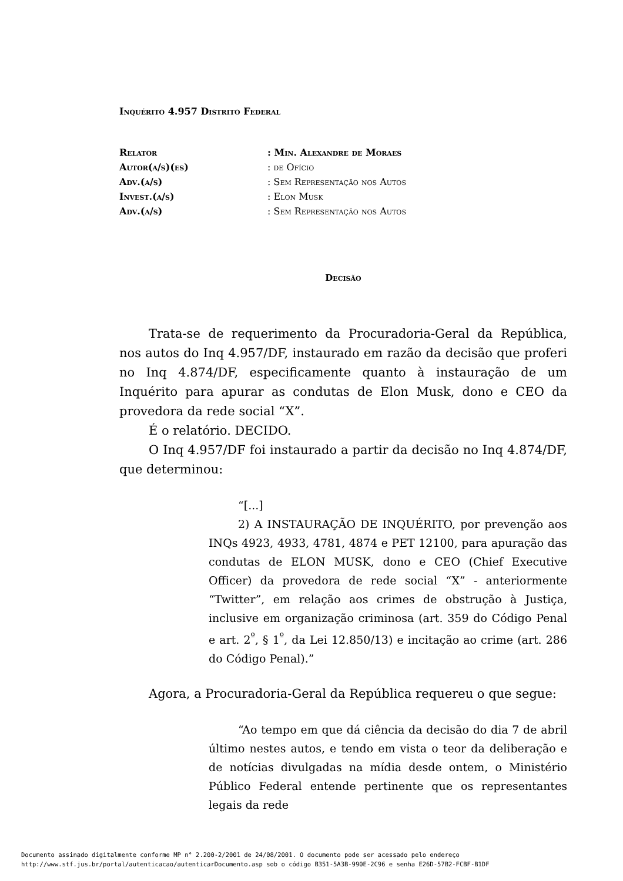Inquérito 4.957 Distrito Federal
| Relator | : Min. Alexandre de Moraes |
| Autor(a/s)(es) | : de Ofício |
| Adv.(a/s) | : Sem Representação nos Autos |
| Invest.(a/s) | : Elon Musk |
| Adv.(a/s) | : Sem Representação nos Autos |
Decisão
Trata-se de requerimento da Procuradoria-Geral da República, nos autos do Inq 4.957/DF, instaurado em razão da decisão que proferi no Inq 4.874/DF, especificamente quanto à instauração de um Inquérito para apurar as condutas de Elon Musk, dono e CEO da provedora da rede social “X”.
É o relatório. DECIDO.
O Inq 4.957/DF foi instaurado a partir da decisão no Inq 4.874/DF, que determinou:
“[...]
2) A INSTAURAÇÃO DE INQUÉRITO, por prevenção aos INQs 4923, 4933, 4781, 4874 e PET 12100, para apuração das condutas de ELON MUSK, dono e CEO (Chief Executive Officer) da provedora de rede social “X” - anteriormente “Twitter”, em relação aos crimes de obstrução à Justiça, inclusive em organização criminosa (art. 359 do Código Penal e art. 2<sup>º</sup>, § 1<sup>º</sup>, da Lei 12.850/13) e incitação ao crime (art. 286 do Código Penal).”
Agora, a Procuradoria-Geral da República requereu o que segue:
“Ao tempo em que dá ciência da decisão do dia 7 de abril último nestes autos, e tendo em vista o teor da deliberação e de notícias divulgadas na mídia desde ontem, o Ministério Público Federal entende pertinente que os representantes legais da rede
Documento assinado digitalmente conforme MP n° 2.200-2/2001 de 24/08/2001. O documento pode ser acessado pelo endereço
http://www.stf.jus.br/portal/autenticacao/autenticarDocumento.asp sob o código B351-5A3B-990E-2C96 e senha E26D-57B2-FCBF-B1DF